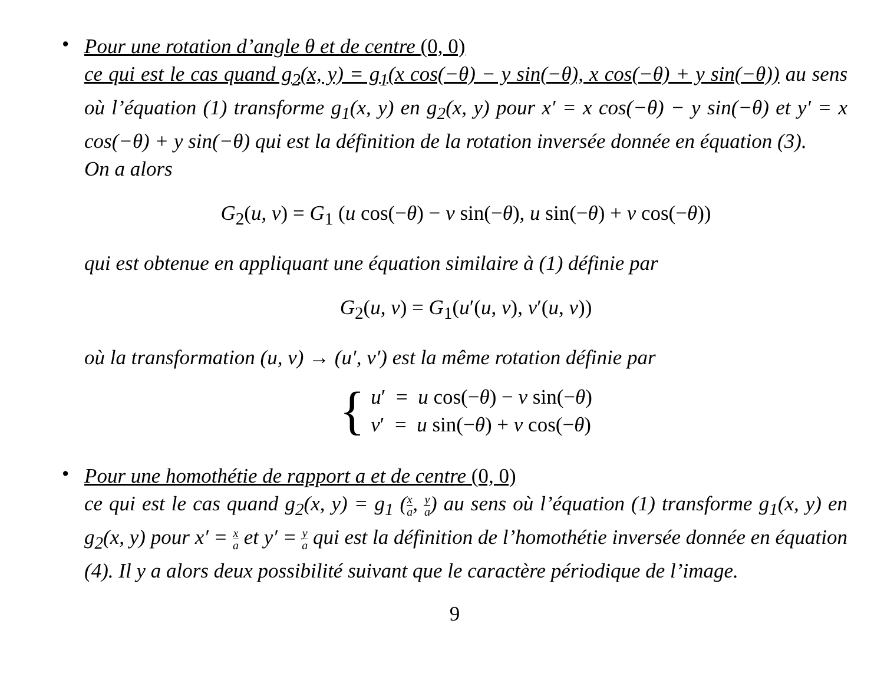•
Pour une rotation d’angle θ et de centre (0, 0)
ce qui est le cas quand g<sub>2</sub>(x, y) = g<sub>1</sub>(x cos(−θ) − y sin(−θ), x cos(−θ) + y sin(−θ)) au sens où l’équation (1) transforme g<sub>1</sub>(x, y) en g<sub>2</sub>(x, y) pour x′ = x cos(−θ) − y sin(−θ) et y′ = x cos(−θ) + y sin(−θ) qui est la définition de la rotation inversée donnée en équation (3).
On a alors
G<sub>2</sub>(u, v) = G<sub>1</sub> (u cos(−θ) − v sin(−θ), u sin(−θ) + v cos(−θ))
qui est obtenue en appliquant une équation similaire à (1) définie par
G<sub>2</sub>(u, v) = G<sub>1</sub>(u′(u, v), v′(u, v))
où la transformation (u, v) → (u′, v′) est la même rotation définie par
{
u′ = u cos(−θ) − v sin(−θ)
v′ = u sin(−θ) + v cos(−θ)
•
Pour une homothétie de rapport a et de centre (0, 0)
ce qui est le cas quand g<sub>2</sub>(x, y) = g<sub>1</sub> (x a, y a) au sens où l’équation (1) transforme g<sub>1</sub>(x, y) en g<sub>2</sub>(x, y) pour x′ = x a et y′ = y a qui est la définition de l’homothétie inversée donnée en équation (4). Il y a alors deux possibilité suivant que le caractère périodique de l’image.
9